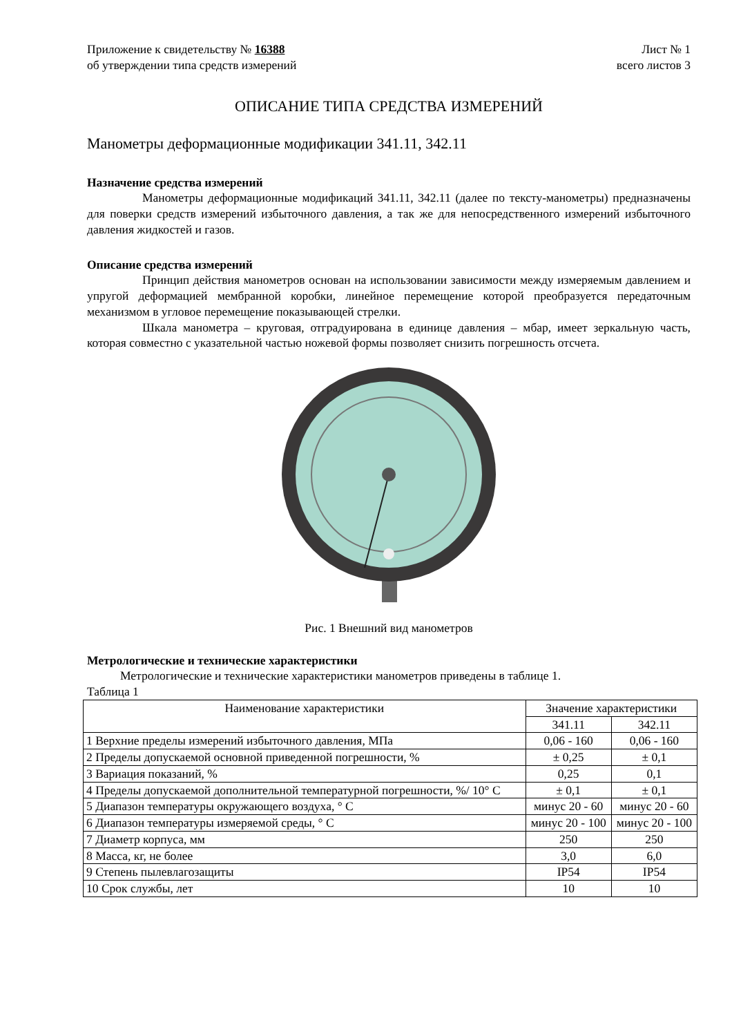Приложение к свидетельству № 16388
об утверждении типа средств измерений
Лист № 1
всего листов 3
ОПИСАНИЕ ТИПА СРЕДСТВА ИЗМЕРЕНИЙ
Манометры деформационные модификации 341.11, 342.11
Назначение средства измерений
Манометры деформационные модификаций 341.11, 342.11 (далее по тексту-манометры) предназначены для поверки средств измерений избыточного давления, а так же для непосредственного измерений избыточного давления жидкостей и газов.
Описание средства измерений
Принцип действия манометров основан на использовании зависимости между измеряемым давлением и упругой деформацией мембранной коробки, линейное перемещение которой преобразуется передаточным механизмом в угловое перемещение показывающей стрелки.
Шкала манометра – круговая, отградуирована в единице давления – мбар, имеет зеркальную часть, которая совместно с указательной частью ножевой формы позволяет снизить погрешность отсчета.
Рис. 1 Внешний вид манометров
Метрологические и технические характеристики
Метрологические и технические характеристики манометров приведены в таблице 1.
Таблица 1
| Наименование характеристики | Значение характеристики | |
| --- | --- | --- |
| | 341.11 | 342.11 |
| 1 Верхние пределы измерений избыточного давления, МПа | 0,06 - 160 | 0,06 - 160 |
| 2 Пределы допускаемой основной приведенной погрешности, % | ± 0,25 | ± 0,1 |
| 3 Вариация показаний, % | 0,25 | 0,1 |
| 4 Пределы допускаемой дополнительной температурной погрешности, %/ 10° С | ± 0,1 | ± 0,1 |
| 5 Диапазон температуры окружающего воздуха, ° С | минус 20 - 60 | минус 20 - 60 |
| 6 Диапазон температуры измеряемой среды, ° С | минус 20 - 100 | минус 20 - 100 |
| 7 Диаметр корпуса, мм | 250 | 250 |
| 8 Масса, кг, не более | 3,0 | 6,0 |
| 9 Степень пылевлагозащиты | IP54 | IP54 |
| 10 Срок службы, лет | 10 | 10 |